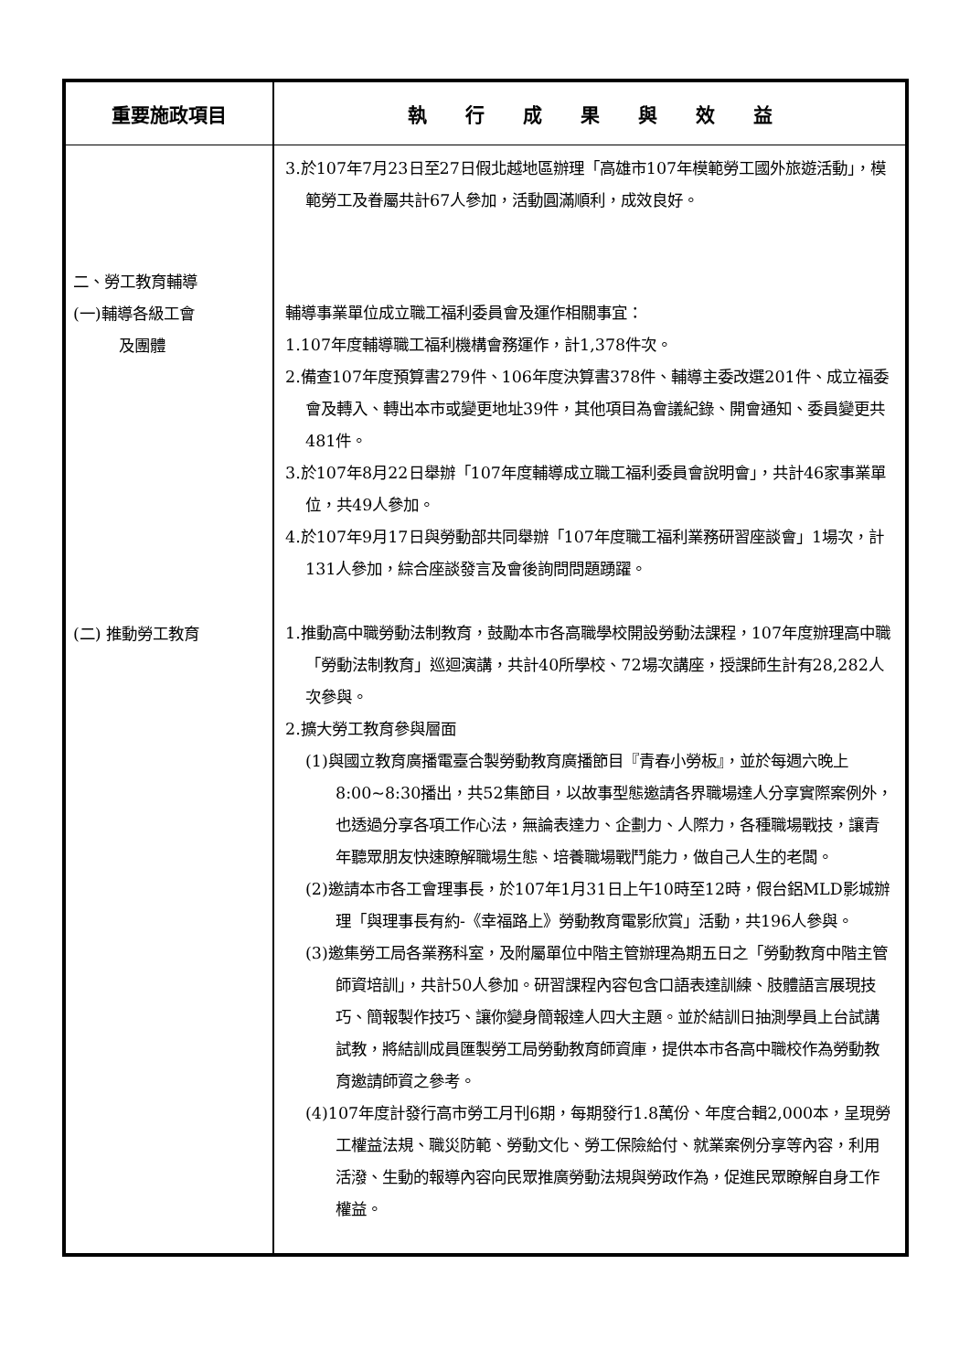| 重要施政項目 | 執 行 成 果 與 效 益 |
| --- | --- |
| 二、勞工教育輔導 (一)輔導各級工會 及團體 (二) 推動勞工教育 | 3.於107年7月23日至27日假北越地區辦理「高雄市107年模範勞工國外旅遊活動」，模範勞工及眷屬共計67人參加，活動圓滿順利，成效良好。 輔導事業單位成立職工福利委員會及運作相關事宜： 1.107年度輔導職工福利機構會務運作，計1,378件次。 2.備查107年度預算書279件、106年度決算書378件、輔導主委改選201件、成立福委會及轉入、轉出本市或變更地址39件，其他項目為會議紀錄、開會通知、委員變更共481件。 3.於107年8月22日舉辦「107年度輔導成立職工福利委員會說明會」，共計46家事業單位，共49人參加。 4.於107年9月17日與勞動部共同舉辦「107年度職工福利業務研習座談會」1場次，計131人參加，綜合座談發言及會後詢問問題踴躍。 1.推動高中職勞動法制教育，鼓勵本市各高職學校開設勞動法課程，107年度辦理高中職「勞動法制教育」巡迴演講，共計40所學校、72場次講座，授課師生計有28,282人次參與。 2.擴大勞工教育參與層面 (1)與國立教育廣播電臺合製勞動教育廣播節目『青春小勞板』，並於每週六晚上8:00~8:30播出，共52集節目，以故事型態邀請各界職場達人分享實際案例外，也透過分享各項工作心法，無論表達力、企劃力、人際力，各種職場戰技，讓青年聽眾朋友快速瞭解職場生態、培養職場戰鬥能力，做自己人生的老闆。 (2)邀請本市各工會理事長，於107年1月31日上午10時至12時，假台鋁MLD影城辦理「與理事長有約-《幸福路上》勞動教育電影欣賞」活動，共196人參與。 (3)邀集勞工局各業務科室，及附屬單位中階主管辦理為期五日之「勞動教育中階主管師資培訓」，共計50人參加。研習課程內容包含口語表達訓練、肢體語言展現技巧、簡報製作技巧、讓你變身簡報達人四大主題。並於結訓日抽測學員上台試講試教，將結訓成員匯製勞工局勞動教育師資庫，提供本市各高中職校作為勞動教育邀請師資之參考。 (4)107年度計發行高市勞工月刊6期，每期發行1.8萬份、年度合輯2,000本，呈現勞工權益法規、職災防範、勞動文化、勞工保險給付、就業案例分享等內容，利用活潑、生動的報導內容向民眾推廣勞動法規與勞政作為，促進民眾瞭解自身工作權益。 |